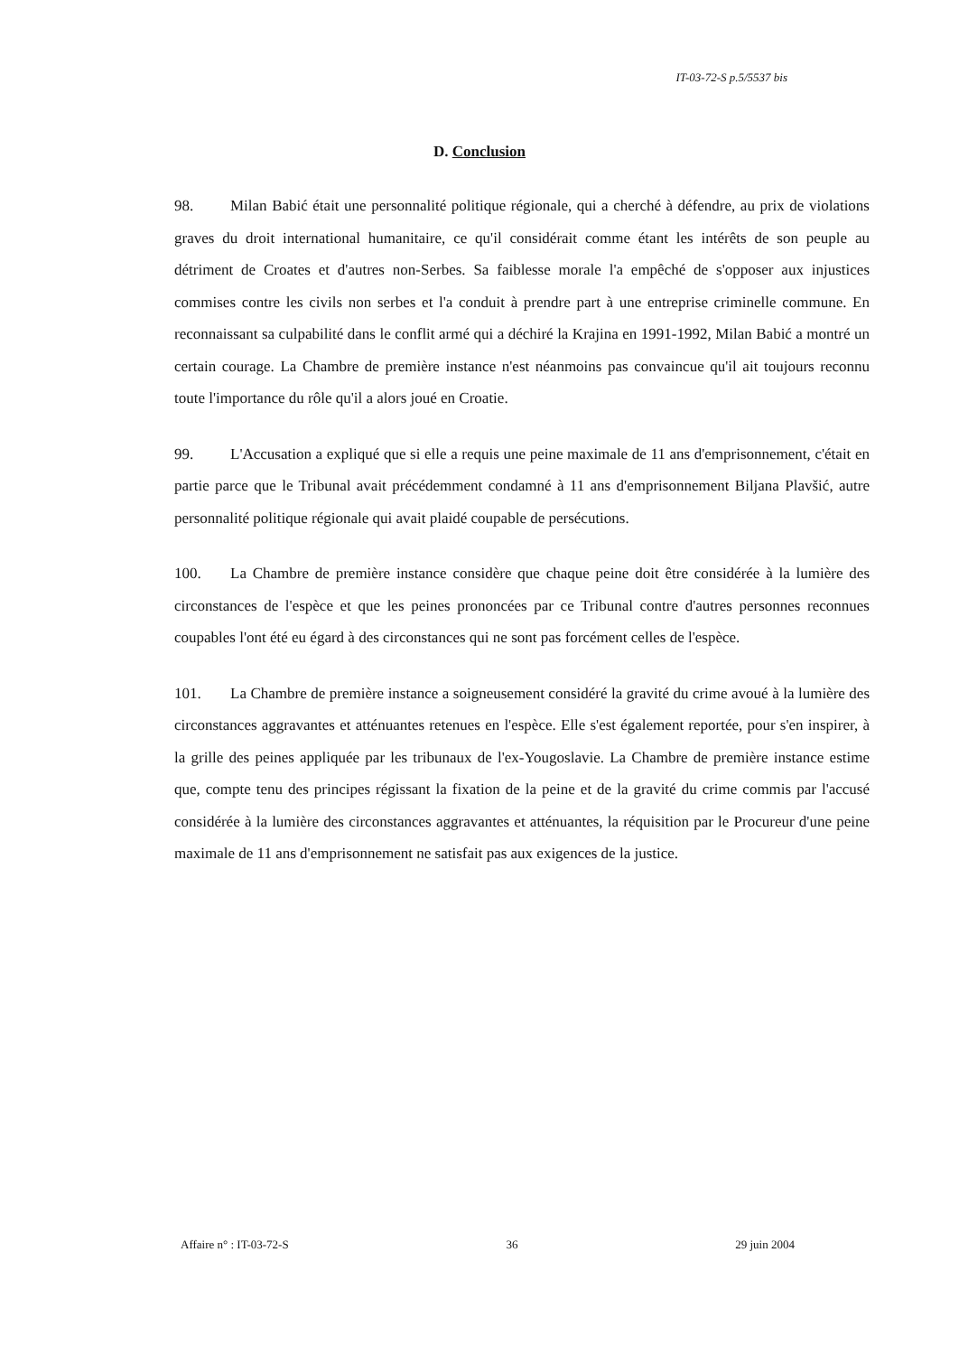IT-03-72-S p.5/5537 bis
D. Conclusion
98. Milan Babić était une personnalité politique régionale, qui a cherché à défendre, au prix de violations graves du droit international humanitaire, ce qu'il considérait comme étant les intérêts de son peuple au détriment de Croates et d'autres non-Serbes. Sa faiblesse morale l'a empêché de s'opposer aux injustices commises contre les civils non serbes et l'a conduit à prendre part à une entreprise criminelle commune. En reconnaissant sa culpabilité dans le conflit armé qui a déchiré la Krajina en 1991-1992, Milan Babić a montré un certain courage. La Chambre de première instance n'est néanmoins pas convaincue qu'il ait toujours reconnu toute l'importance du rôle qu'il a alors joué en Croatie.
99. L'Accusation a expliqué que si elle a requis une peine maximale de 11 ans d'emprisonnement, c'était en partie parce que le Tribunal avait précédemment condamné à 11 ans d'emprisonnement Biljana Plavšić, autre personnalité politique régionale qui avait plaidé coupable de persécutions.
100. La Chambre de première instance considère que chaque peine doit être considérée à la lumière des circonstances de l'espèce et que les peines prononcées par ce Tribunal contre d'autres personnes reconnues coupables l'ont été eu égard à des circonstances qui ne sont pas forcément celles de l'espèce.
101. La Chambre de première instance a soigneusement considéré la gravité du crime avoué à la lumière des circonstances aggravantes et atténuantes retenues en l'espèce. Elle s'est également reportée, pour s'en inspirer, à la grille des peines appliquée par les tribunaux de l'ex-Yougoslavie. La Chambre de première instance estime que, compte tenu des principes régissant la fixation de la peine et de la gravité du crime commis par l'accusé considérée à la lumière des circonstances aggravantes et atténuantes, la réquisition par le Procureur d'une peine maximale de 11 ans d'emprisonnement ne satisfait pas aux exigences de la justice.
Affaire n° : IT-03-72-S 36 29 juin 2004